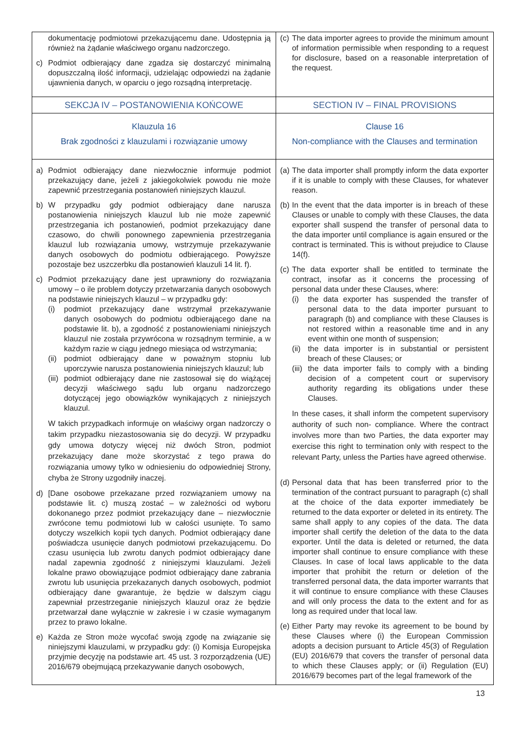| dokumentację podmiotowi przekazującemu dane. Udostępnia ją również na żądanie właściwego organu nadzorczego. c) Podmiot odbierający dane zgadza się dostarczyć minimalną dopuszczalną ilość informacji, udzielając odpowiedzi na żądanie ujawnienia danych, w oparciu o jego rozsądną interpretację. | (c) The data importer agrees to provide the minimum amount of information permissible when responding to a request for disclosure, based on a reasonable interpretation of the request. |
| SEKCJA IV – POSTANOWIENIA KOŃCOWE | SECTION IV – FINAL PROVISIONS |
| Klauzula 16 Brak zgodności z klauzulami i rozwiązanie umowy | Clause 16 Non-compliance with the Clauses and termination |
| a) Podmiot odbierający dane niezwłocznie informuje podmiot przekazujący dane, jeżeli z jakiegokolwiek powodu nie może zapewnić przestrzegania postanowień niniejszych klauzul. b) W przypadku gdy podmiot odbierający dane narusza postanowienia niniejszych klauzul lub nie może zapewnić przestrzegania ich postanowień, podmiot przekazujący dane czasowo, do chwili ponownego zapewnienia przestrzegania klauzul lub rozwiązania umowy, wstrzymuje przekazywanie danych osobowych do podmiotu odbierającego. Powyższe pozostaje bez uszczerbku dla postanowień klauzuli 14 lit. f). c) Podmiot przekazujący dane jest uprawniony do rozwiązania umowy – o ile problem dotyczy przetwarzania danych osobowych na podstawie niniejszych klauzul – w przypadku gdy: (i) podmiot przekazujący dane wstrzymał przekazywanie danych osobowych do podmiotu odbierającego dane na podstawie lit. b), a zgodność z postanowieniami niniejszych klauzul nie została przywrócona w rozsądnym terminie, a w każdym razie w ciągu jednego miesiąca od wstrzymania; (ii) podmiot odbierający dane w poważnym stopniu lub uporczywie narusza postanowienia niniejszych klauzul; lub (iii) podmiot odbierający dane nie zastosował się do wiążącej decyzji właściwego sądu lub organu nadzorczego dotyczącej jego obowiązków wynikających z niniejszych klauzul. W takich przypadkach informuje on właściwy organ nadzorczy o takim przypadku niezastosowania się do decyzji. W przypadku gdy umowa dotyczy więcej niż dwóch Stron, podmiot przekazujący dane może skorzystać z tego prawa do rozwiązania umowy tylko w odniesieniu do odpowiedniej Strony, chyba że Strony uzgodniły inaczej. d) [Dane osobowe przekazane przed rozwiązaniem umowy na podstawie lit. c) muszą zostać – w zależności od wyboru dokonanego przez podmiot przekazujący dane – niezwłocznie zwrócone temu podmiotowi lub w całości usunięte. To samo dotyczy wszelkich kopii tych danych. Podmiot odbierający dane poświadcza usunięcie danych podmiotowi przekazującemu. Do czasu usunięcia lub zwrotu danych podmiot odbierający dane nadal zapewnia zgodność z niniejszymi klauzulami. Jeżeli lokalne prawo obowiązujące podmiot odbierający dane zabrania zwrotu lub usunięcia przekazanych danych osobowych, podmiot odbierający dane gwarantuje, że będzie w dalszym ciągu zapewniał przestrzeganie niniejszych klauzul oraz że będzie przetwarzał dane wyłącznie w zakresie i w czasie wymaganym przez to prawo lokalne. e) Każda ze Stron może wycofać swoją zgodę na związanie się niniejszymi klauzulami, w przypadku gdy: (i) Komisja Europejska przyjmie decyzję na podstawie art. 45 ust. 3 rozporządzenia (UE) 2016/679 obejmującą przekazywanie danych osobowych, | (a) The data importer shall promptly inform the data exporter if it is unable to comply with these Clauses, for whatever reason. (b) In the event that the data importer is in breach of these Clauses or unable to comply with these Clauses, the data exporter shall suspend the transfer of personal data to the data importer until compliance is again ensured or the contract is terminated. This is without prejudice to Clause 14(f). (c) The data exporter shall be entitled to terminate the contract, insofar as it concerns the processing of personal data under these Clauses, where: (i) the data exporter has suspended the transfer of personal data to the data importer pursuant to paragraph (b) and compliance with these Clauses is not restored within a reasonable time and in any event within one month of suspension; (ii) the data importer is in substantial or persistent breach of these Clauses; or (iii) the data importer fails to comply with a binding decision of a competent court or supervisory authority regarding its obligations under these Clauses. In these cases, it shall inform the competent supervisory authority of such non- compliance. Where the contract involves more than two Parties, the data exporter may exercise this right to termination only with respect to the relevant Party, unless the Parties have agreed otherwise. (d) Personal data that has been transferred prior to the termination of the contract pursuant to paragraph (c) shall at the choice of the data exporter immediately be returned to the data exporter or deleted in its entirety. The same shall apply to any copies of the data. The data importer shall certify the deletion of the data to the data exporter. Until the data is deleted or returned, the data importer shall continue to ensure compliance with these Clauses. In case of local laws applicable to the data importer that prohibit the return or deletion of the transferred personal data, the data importer warrants that it will continue to ensure compliance with these Clauses and will only process the data to the extent and for as long as required under that local law. (e) Either Party may revoke its agreement to be bound by these Clauses where (i) the European Commission adopts a decision pursuant to Article 45(3) of Regulation (EU) 2016/679 that covers the transfer of personal data to which these Clauses apply; or (ii) Regulation (EU) 2016/679 becomes part of the legal framework of the |
13